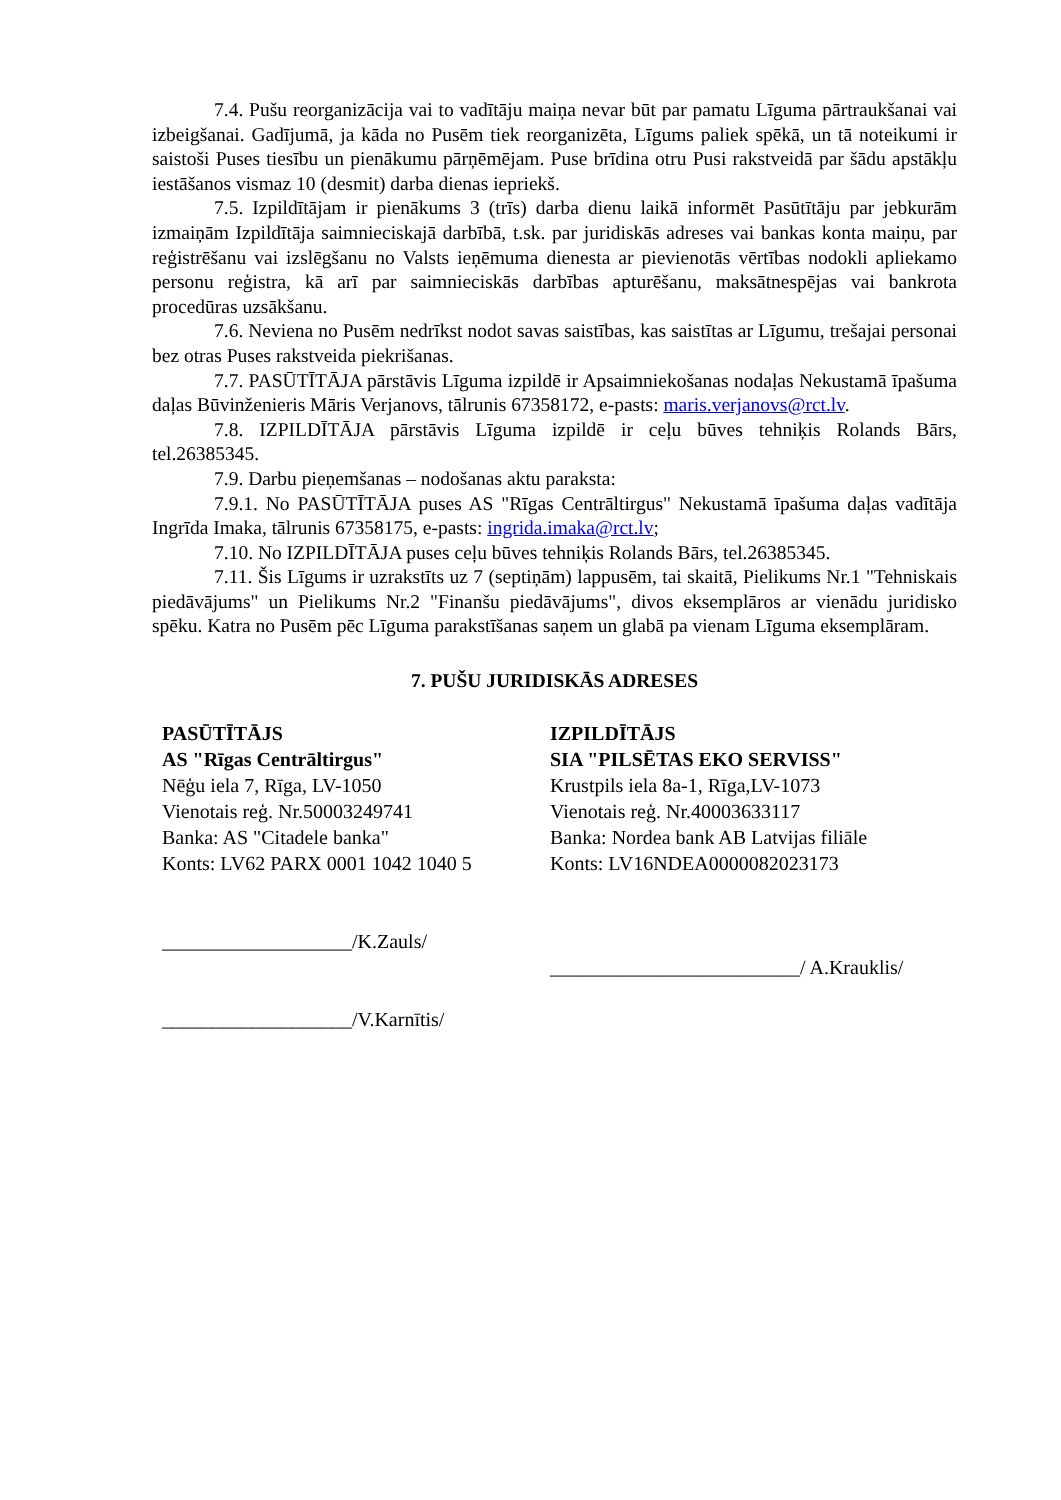7.4. Pušu reorganizācija vai to vadītāju maiņa nevar būt par pamatu Līguma pārtraukšanai vai izbeigšanai. Gadījumā, ja kāda no Pusēm tiek reorganizēta, Līgums paliek spēkā, un tā noteikumi ir saistoši Puses tiesību un pienākumu pārņēmējam. Puse brīdina otru Pusi rakstveidā par šādu apstākļu iestāšanos vismaz 10 (desmit) darba dienas iepriekš.
7.5. Izpildītājam ir pienākums 3 (trīs) darba dienu laikā informēt Pasūtītāju par jebkurām izmaiņām Izpildītāja saimnieciskajā darbībā, t.sk. par juridiskās adreses vai bankas konta maiņu, par reģistrēšanu vai izslēgšanu no Valsts ieņēmuma dienesta ar pievienotās vērtības nodokli apliekamo personu reģistra, kā arī par saimnieciskās darbības apturēšanu, maksātnespējas vai bankrota procedūras uzsākšanu.
7.6. Neviena no Pusēm nedrīkst nodot savas saistības, kas saistītas ar Līgumu, trešajai personai bez otras Puses rakstveida piekrišanas.
7.7. PASŪTĪTĀJA pārstāvis Līguma izpildē ir Apsaimniekošanas nodaļas Nekustamā īpašuma daļas Būvinženieris Māris Verjanovs, tālrunis 67358172, e-pasts: maris.verjanovs@rct.lv.
7.8. IZPILDĪTĀJA pārstāvis Līguma izpildē ir ceļu būves tehniķis Rolands Bārs, tel.26385345.
7.9. Darbu pieņemšanas – nodošanas aktu paraksta:
7.9.1. No PASŪTĪTĀJA puses AS "Rīgas Centrāltirgus" Nekustamā īpašuma daļas vadītāja Ingrīda Imaka, tālrunis 67358175, e-pasts: ingrida.imaka@rct.lv;
7.10. No IZPILDĪTĀJA puses ceļu būves tehniķis Rolands Bārs, tel.26385345.
7.11. Šis Līgums ir uzrakstīts uz 7 (septiņām) lappusēm, tai skaitā, Pielikums Nr.1 "Tehniskais piedāvājums" un Pielikums Nr.2 "Finanšu piedāvājums", divos eksemplāros ar vienādu juridisko spēku. Katra no Pusēm pēc Līguma parakstīšanas saņem un glabā pa vienam Līguma eksemplāram.
7. PUŠU JURIDISKĀS ADRESES
PASŪTĪTĀJS
AS "Rīgas Centrāltirgus"
Nēģu iela 7, Rīga, LV-1050
Vienotais reģ. Nr.50003249741
Banka: AS "Citadele banka"
Konts: LV62 PARX 0001 1042 1040 5
___________________/K.Zauls/
___________________/V.Karnītis/
IZPILDĪTĀJS
SIA "PILSĒTAS EKO SERVISS"
Krustpils iela 8a-1, Rīga,LV-1073
Vienotais reģ. Nr.40003633117
Banka: Nordea bank AB Latvijas filiāle
Konts: LV16NDEA0000082023173
_________________________/ A.Krauklis/